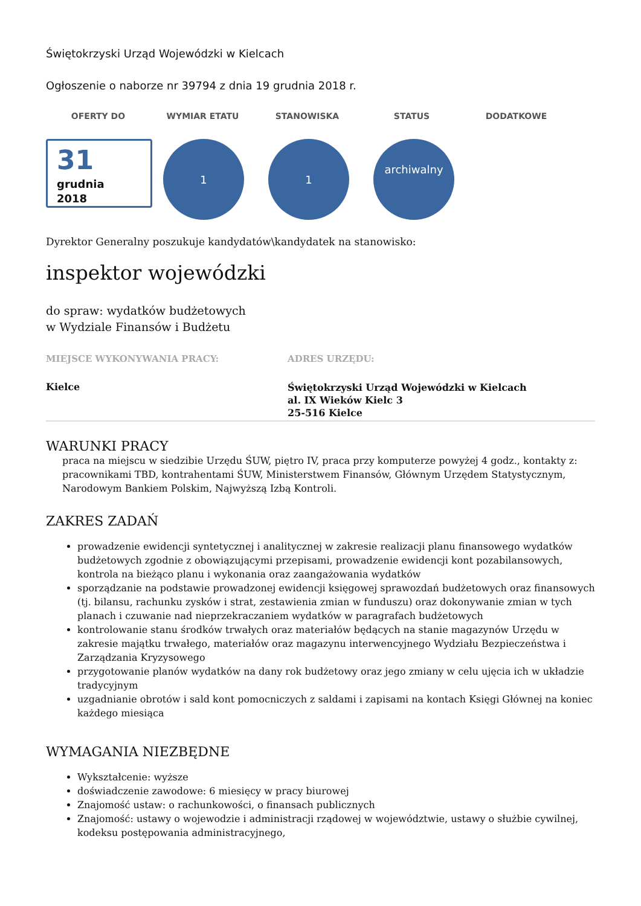Świętokrzyski Urząd Wojewódzki w Kielcach
Ogłoszenie o naborze nr 39794 z dnia 19 grudnia 2018 r.
OFERTY DO WYMIAR ETATU STANOWISKA STATUS DODATKOWE
31
grudnia
2018
1 1
archiwalny
Dyrektor Generalny poszukuje kandydatów\kandydatek na stanowisko:
inspektor wojewódzki
do spraw: wydatków budżetowych
w Wydziale Finansów i Budżetu
MIEJSCE WYKONYWANIA PRACY:
Kielce
ADRES URZĘDU:
Świętokrzyski Urząd Wojewódzki w Kielcach
al. IX Wieków Kielc 3
25-516 Kielce
WARUNKI PRACY
praca na miejscu w siedzibie Urzędu ŚUW, piętro IV, praca przy komputerze powyżej 4 godz., kontakty z: pracownikami TBD, kontrahentami ŚUW, Ministerstwem Finansów, Głównym Urzędem Statystycznym, Narodowym Bankiem Polskim, Najwyższą Izbą Kontroli.
ZAKRES ZADAŃ
prowadzenie ewidencji syntetycznej i analitycznej w zakresie realizacji planu finansowego wydatków budżetowych zgodnie z obowiązującymi przepisami, prowadzenie ewidencji kont pozabilansowych, kontrola na bieżąco planu i wykonania oraz zaangażowania wydatków
sporządzanie na podstawie prowadzonej ewidencji księgowej sprawozdań budżetowych oraz finansowych (tj. bilansu, rachunku zysków i strat, zestawienia zmian w funduszu) oraz dokonywanie zmian w tych planach i czuwanie nad nieprzekraczaniem wydatków w paragrafach budżetowych
kontrolowanie stanu środków trwałych oraz materiałów będących na stanie magazynów Urzędu w zakresie majątku trwałego, materiałów oraz magazynu interwencyjnego Wydziału Bezpieczeństwa i Zarządzania Kryzysowego
przygotowanie planów wydatków na dany rok budżetowy oraz jego zmiany w celu ujęcia ich w układzie tradycyjnym
uzgadnianie obrotów i sald kont pomocniczych z saldami i zapisami na kontach Księgi Głównej na koniec każdego miesiąca
WYMAGANIA NIEZBĘDNE
Wykształcenie: wyższe
doświadczenie zawodowe: 6 miesięcy w pracy biurowej
Znajomość ustaw: o rachunkowości, o finansach publicznych
Znajomość: ustawy o wojewodzie i administracji rządowej w województwie, ustawy o służbie cywilnej, kodeksu postępowania administracyjnego,